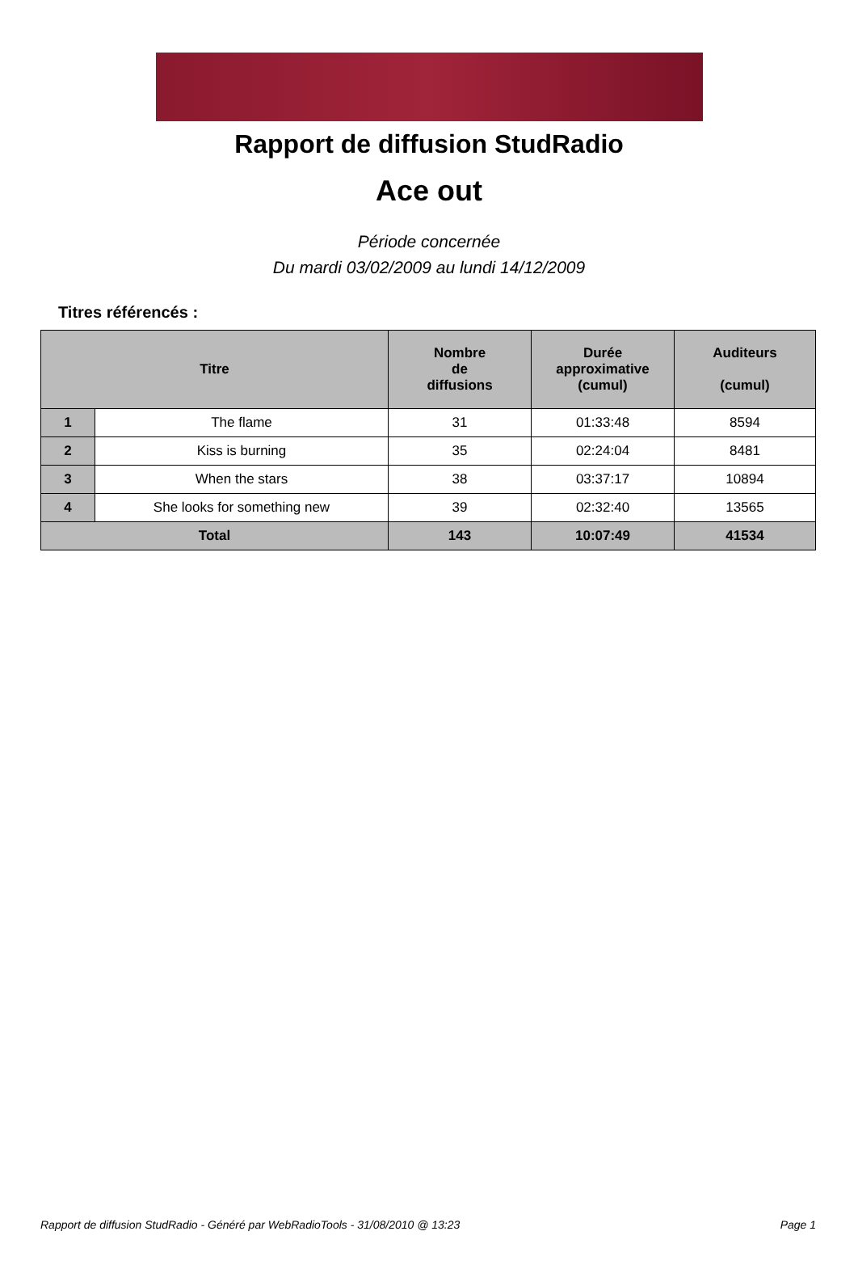Rapport de diffusion StudRadio
Ace out
Période concernée
Du mardi 03/02/2009 au lundi 14/12/2009
Titres référencés :
| Titre | | Nombre de diffusions | Durée approximative (cumul) | Auditeurs (cumul) |
| --- | --- | --- | --- | --- |
| 1 | The flame | 31 | 01:33:48 | 8594 |
| 2 | Kiss is burning | 35 | 02:24:04 | 8481 |
| 3 | When the stars | 38 | 03:37:17 | 10894 |
| 4 | She looks for something new | 39 | 02:32:40 | 13565 |
| Total | | 143 | 10:07:49 | 41534 |
Rapport de diffusion StudRadio - Généré par WebRadioTools - 31/08/2010 @ 13:23 Page 1